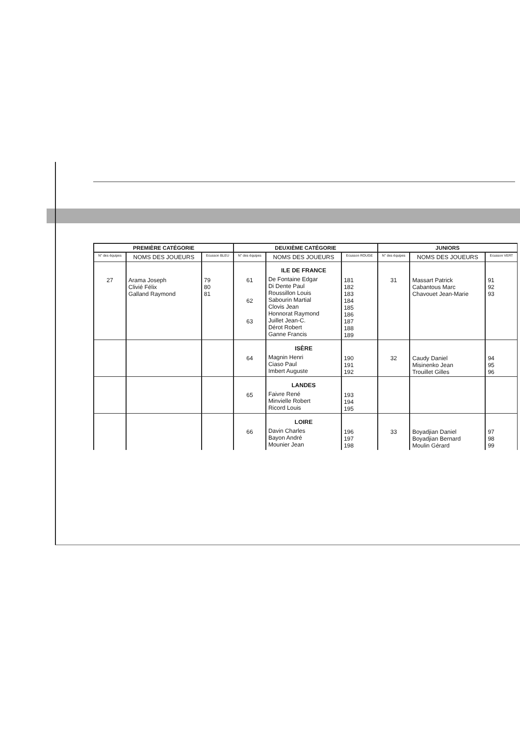| PREMIÈRE CATÉGORIE | | | DEUXIÈME CATÉGORIE | | | JUNIORS | | |
| --- | --- | --- | --- | --- | --- | --- | --- | --- |
| N° des équipes | NOMS DES JOUEURS | Ecusson BLEU | N° des équipes | NOMS DES JOUEURS | Ecusson ROUGE | N° des équipes | NOMS DES JOUEURS | Ecusson VERT |
| 27 | Arama Joseph Clivié Félix Galland Raymond | 79 80 81 | 61 62 63 | ILE DE FRANCE De Fontaine Edgar Di Dente Paul Roussillon Louis Sabourin Martial Clovis Jean Honnorat Raymond Juillet Jean-C. Dérot Robert Ganne Francis | 181 182 183 184 185 186 187 188 189 | 31 | Massart Patrick Cabantous Marc Chavouet Jean-Marie | 91 92 93 |
| | | | 64 | ISÈRE Magnin Henri Ciaso Paul Imbert Auguste | 190 191 192 | 32 | Caudy Daniel Misinenko Jean Trouillet Gilles | 94 95 96 |
| | | | 65 | LANDES Faivre René Minvielle Robert Ricord Louis | 193 194 195 | | | |
| | | | 66 | LOIRE Davin Charles Bayon André Mounier Jean | 196 197 198 | 33 | Boyadjian Daniel Boyadjian Bernard Moulin Gérard | 97 98 99 |